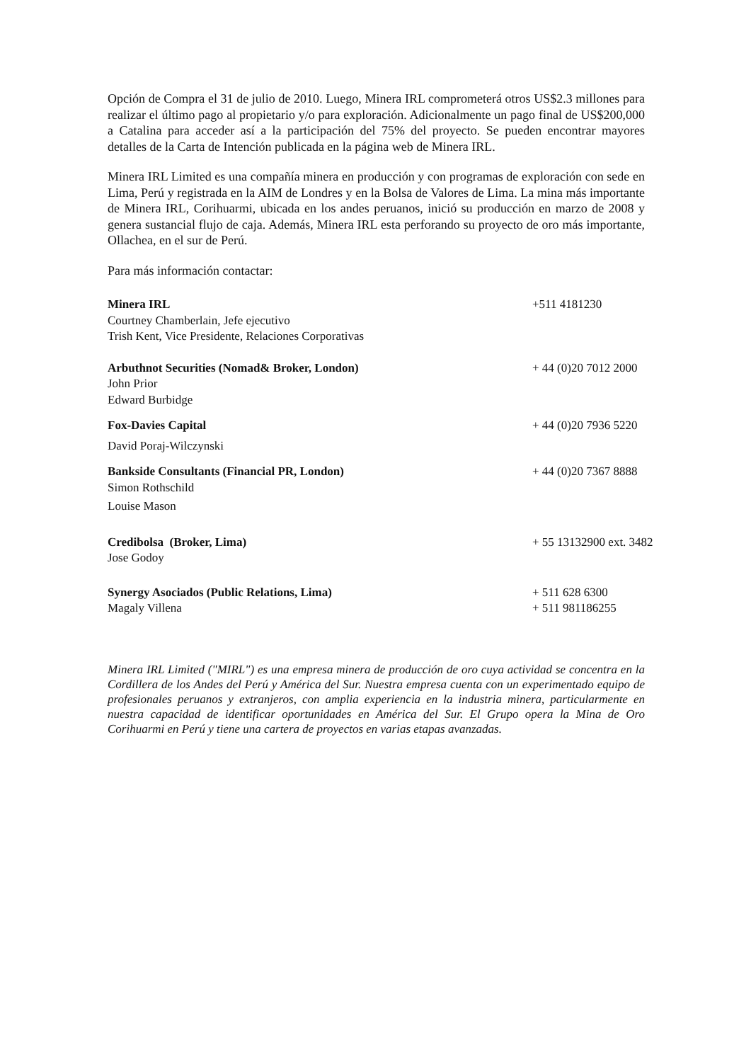Opción de Compra el 31 de julio de 2010. Luego, Minera IRL comprometerá otros US$2.3 millones para realizar el último pago al propietario y/o para exploración. Adicionalmente un pago final de US$200,000 a Catalina para acceder así a la participación del 75% del proyecto. Se pueden encontrar mayores detalles de la Carta de Intención publicada en la página web de Minera IRL.
Minera IRL Limited es una compañía minera en producción y con programas de exploración con sede en Lima, Perú y registrada en la AIM de Londres y en la Bolsa de Valores de Lima. La mina más importante de Minera IRL, Corihuarmi, ubicada en los andes peruanos, inició su producción en marzo de 2008 y genera sustancial flujo de caja. Además, Minera IRL esta perforando su proyecto de oro más importante, Ollachea, en el sur de Perú.
Para más información contactar:
| Minera IRL | +511 4181230 |
| Courtney Chamberlain, Jefe ejecutivo | |
| Trish Kent, Vice Presidente, Relaciones Corporativas | |
| Arbuthnot Securities (Nomad& Broker, London) | + 44 (0)20 7012 2000 |
| John Prior | |
| Edward Burbidge | |
| Fox-Davies Capital | + 44 (0)20 7936 5220 |
| David Poraj-Wilczynski | |
| Bankside Consultants (Financial PR, London) | + 44 (0)20 7367 8888 |
| Simon Rothschild | |
| Louise Mason | |
| Credibolsa (Broker, Lima) | + 55 13132900 ext. 3482 |
| Jose Godoy | |
| Synergy Asociados (Public Relations, Lima) | + 511 628 6300 |
| Magaly Villena | + 511 981186255 |
Minera IRL Limited ("MIRL") es una empresa minera de producción de oro cuya actividad se concentra en la Cordillera de los Andes del Perú y América del Sur. Nuestra empresa cuenta con un experimentado equipo de profesionales peruanos y extranjeros, con amplia experiencia en la industria minera, particularmente en nuestra capacidad de identificar oportunidades en América del Sur. El Grupo opera la Mina de Oro Corihuarmi en Perú y tiene una cartera de proyectos en varias etapas avanzadas.